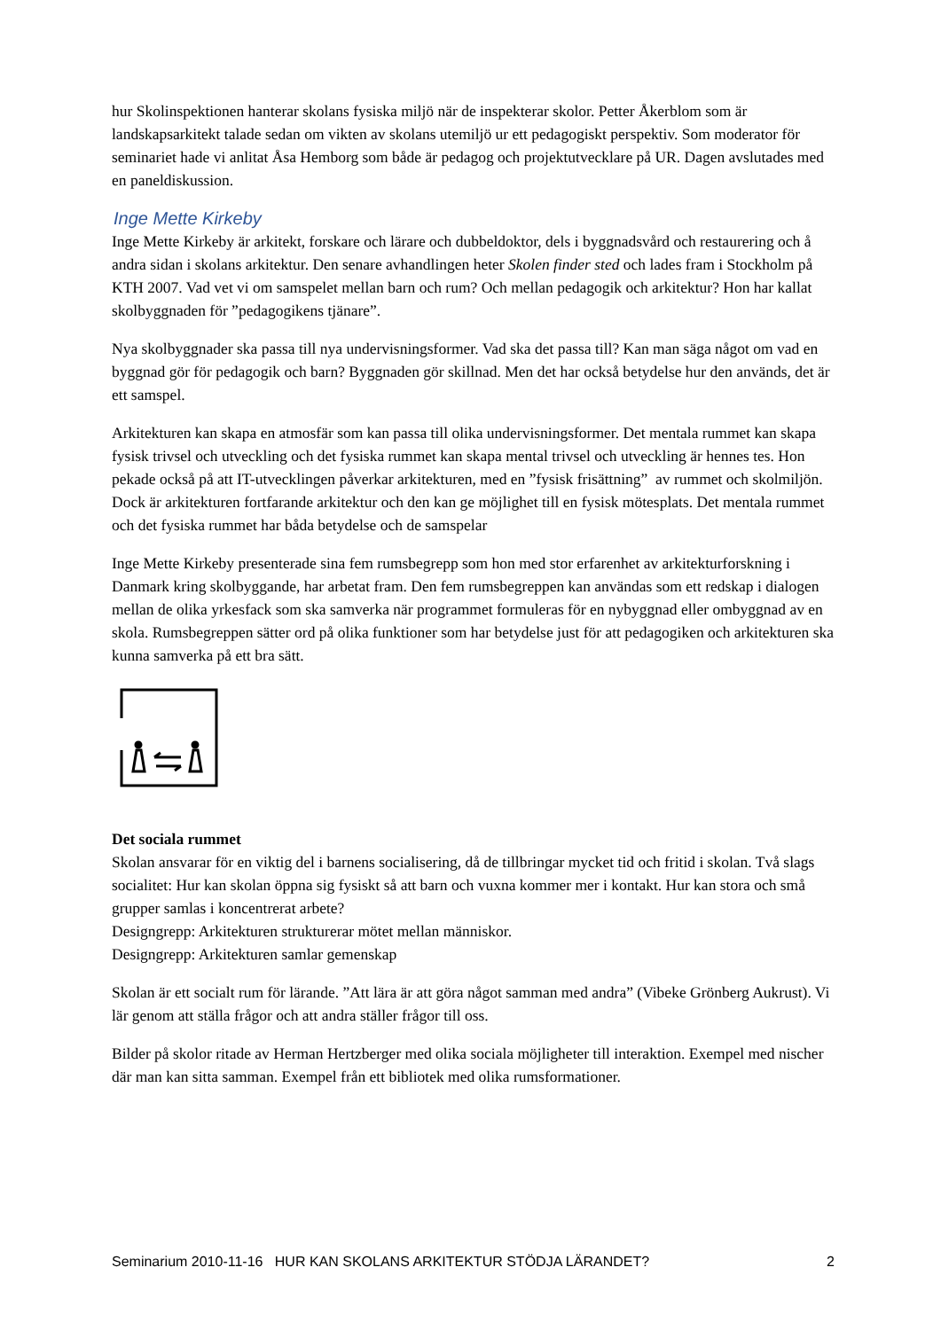hur Skolinspektionen hanterar skolans fysiska miljö när de inspekterar skolor. Petter Åkerblom som är landskapsarkitekt talade sedan om vikten av skolans utemiljö ur ett pedagogiskt perspektiv. Som moderator för seminariet hade vi anlitat Åsa Hemborg som både är pedagog och projektutvecklare på UR. Dagen avslutades med en paneldiskussion.
Inge Mette Kirkeby
Inge Mette Kirkeby är arkitekt, forskare och lärare och dubbeldoktor, dels i byggnadsvård och restaurering och å andra sidan i skolans arkitektur. Den senare avhandlingen heter Skolen finder sted och lades fram i Stockholm på KTH 2007. Vad vet vi om samspelet mellan barn och rum? Och mellan pedagogik och arkitektur? Hon har kallat skolbyggnaden för ”pedagogikens tjänare”.
Nya skolbyggnader ska passa till nya undervisningsformer. Vad ska det passa till? Kan man säga något om vad en byggnad gör för pedagogik och barn? Byggnaden gör skillnad. Men det har också betydelse hur den används, det är ett samspel.
Arkitekturen kan skapa en atmosfär som kan passa till olika undervisningsformer. Det mentala rummet kan skapa fysisk trivsel och utveckling och det fysiska rummet kan skapa mental trivsel och utveckling är hennes tes. Hon pekade också på att IT-utvecklingen påverkar arkitekturen, med en ”fysisk frisättning” av rummet och skolmiljön. Dock är arkitekturen fortfarande arkitektur och den kan ge möjlighet till en fysisk mötesplats. Det mentala rummet och det fysiska rummet har båda betydelse och de samspelar
Inge Mette Kirkeby presenterade sina fem rumsbegrepp som hon med stor erfarenhet av arkitekturforskning i Danmark kring skolbyggande, har arbetat fram. Den fem rumsbegreppen kan användas som ett redskap i dialogen mellan de olika yrkesfack som ska samverka när programmet formuleras för en nybyggnad eller ombyggnad av en skola. Rumsbegreppen sätter ord på olika funktioner som har betydelse just för att pedagogiken och arkitekturen ska kunna samverka på ett bra sätt.
Det sociala rummet
Skolan ansvarar för en viktig del i barnens socialisering, då de tillbringar mycket tid och fritid i skolan. Två slags socialitet: Hur kan skolan öppna sig fysiskt så att barn och vuxna kommer mer i kontakt. Hur kan stora och små grupper samlas i koncentrerat arbete?
Designgrepp: Arkitekturen strukturerar mötet mellan människor.
Designgrepp: Arkitekturen samlar gemenskap
Skolan är ett socialt rum för lärande. ”Att lära är att göra något samman med andra” (Vibeke Grönberg Aukrust). Vi lär genom att ställa frågor och att andra ställer frågor till oss.
Bilder på skolor ritade av Herman Hertzberger med olika sociala möjligheter till interaktion. Exempel med nischer där man kan sitta samman. Exempel från ett bibliotek med olika rumsformationer.
Seminarium 2010-11-16 HUR KAN SKOLANS ARKITEKTUR STÖDJA LÄRANDET? 2